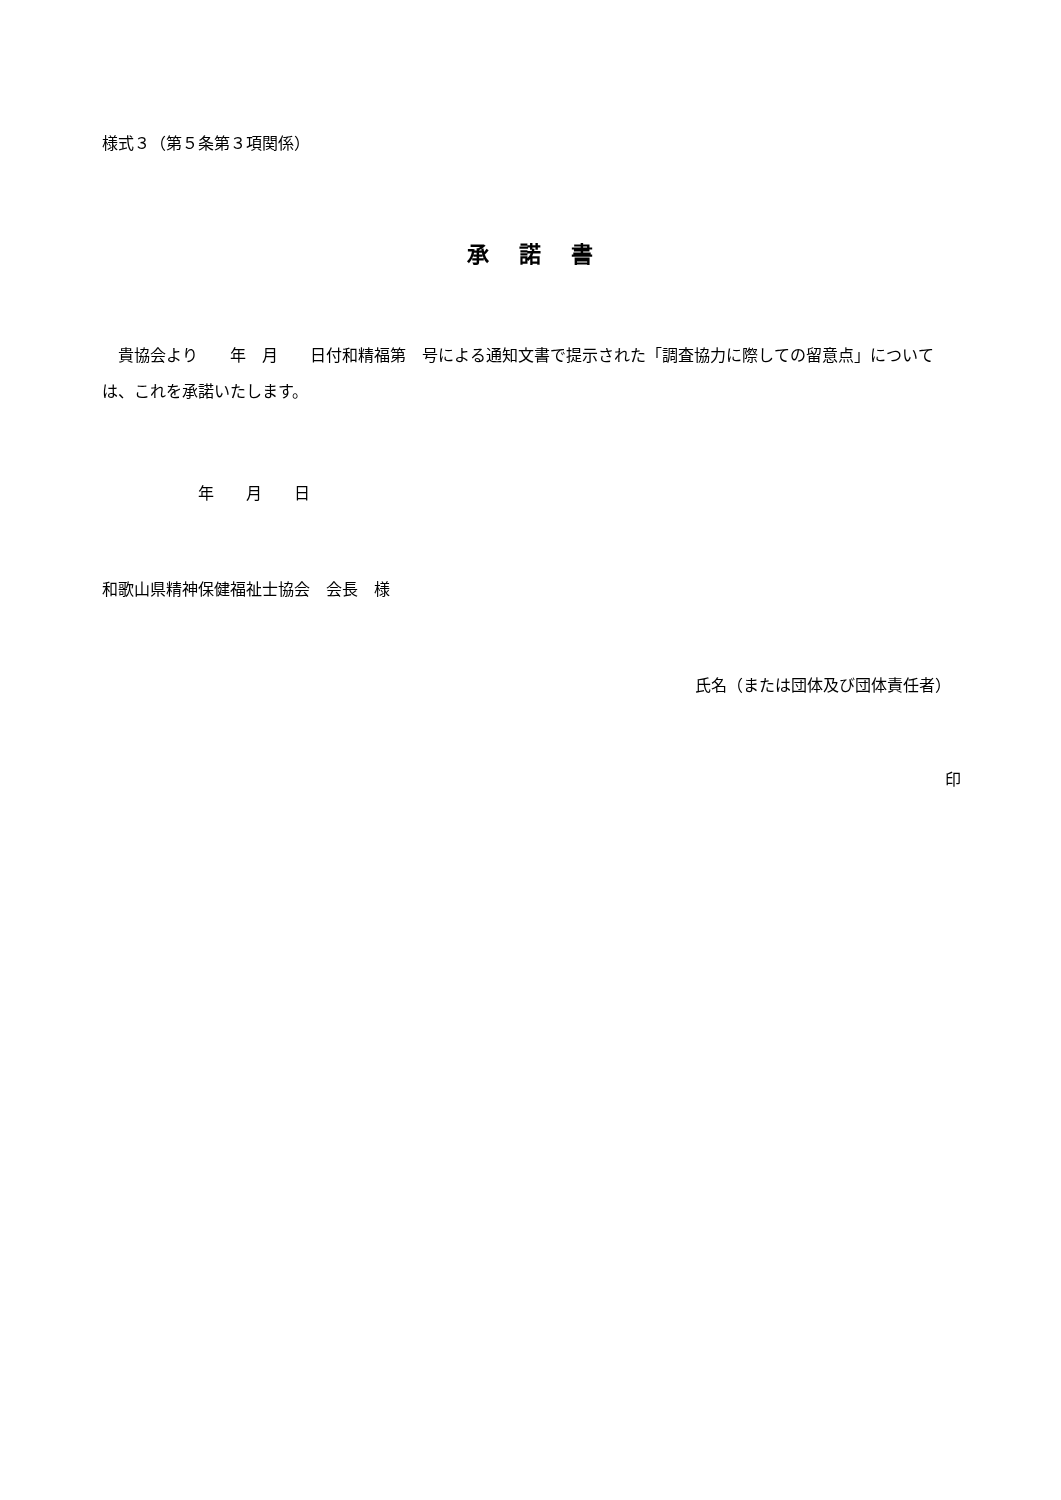様式３（第５条第３項関係）
承　諾　書
　貴協会より　　年　月　　日付和精福第　号による通知文書で提示された「調査協力に際しての留意点」については、これを承諾いたします。
年　　月　　日
和歌山県精神保健福祉士協会　会長　様
氏名（または団体及び団体責任者）
印